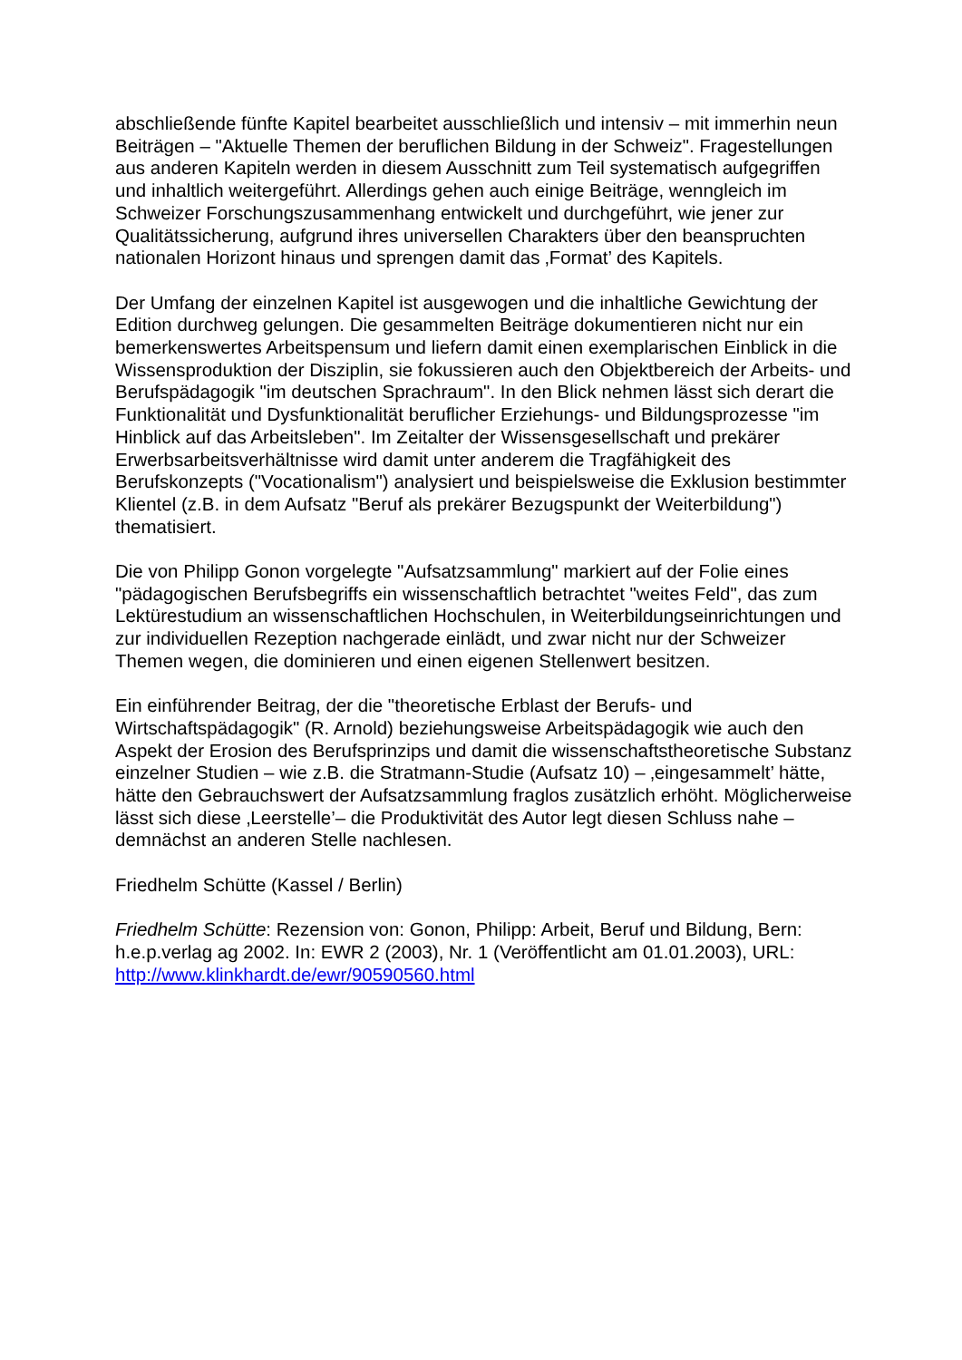abschließende fünfte Kapitel bearbeitet ausschließlich und intensiv – mit immerhin neun Beiträgen – "Aktuelle Themen der beruflichen Bildung in der Schweiz". Fragestellungen aus anderen Kapiteln werden in diesem Ausschnitt zum Teil systematisch aufgegriffen und inhaltlich weitergeführt. Allerdings gehen auch einige Beiträge, wenngleich im Schweizer Forschungszusammenhang entwickelt und durchgeführt, wie jener zur Qualitätssicherung, aufgrund ihres universellen Charakters über den beanspruchten nationalen Horizont hinaus und sprengen damit das ‚Format’ des Kapitels.
Der Umfang der einzelnen Kapitel ist ausgewogen und die inhaltliche Gewichtung der Edition durchweg gelungen. Die gesammelten Beiträge dokumentieren nicht nur ein bemerkenswertes Arbeitspensum und liefern damit einen exemplarischen Einblick in die Wissensproduktion der Disziplin, sie fokussieren auch den Objektbereich der Arbeits- und Berufspädagogik "im deutschen Sprachraum". In den Blick nehmen lässt sich derart die Funktionalität und Dysfunktionalität beruflicher Erziehungs- und Bildungsprozesse "im Hinblick auf das Arbeitsleben". Im Zeitalter der Wissensgesellschaft und prekärer Erwerbsarbeitsverhältnisse wird damit unter anderem die Tragfähigkeit des Berufskonzepts ("Vocationalism") analysiert und beispielsweise die Exklusion bestimmter Klientel (z.B. in dem Aufsatz "Beruf als prekärer Bezugspunkt der Weiterbildung") thematisiert.
Die von Philipp Gonon vorgelegte "Aufsatzsammlung" markiert auf der Folie eines "pädagogischen Berufsbegriffs ein wissenschaftlich betrachtet "weites Feld", das zum Lektürestudium an wissenschaftlichen Hochschulen, in Weiterbildungseinrichtungen und zur individuellen Rezeption nachgerade einlädt, und zwar nicht nur der Schweizer Themen wegen, die dominieren und einen eigenen Stellenwert besitzen.
Ein einführender Beitrag, der die "theoretische Erblast der Berufs- und Wirtschaftspädagogik" (R. Arnold) beziehungsweise Arbeitspädagogik wie auch den Aspekt der Erosion des Berufsprinzips und damit die wissenschaftstheoretische Substanz einzelner Studien – wie z.B. die Stratmann-Studie (Aufsatz 10) – ‚eingesammelt’ hätte, hätte den Gebrauchswert der Aufsatzsammlung fraglos zusätzlich erhöht. Möglicherweise lässt sich diese ‚Leerstelle’– die Produktivität des Autor legt diesen Schluss nahe – demnächst an anderen Stelle nachlesen.
Friedhelm Schütte (Kassel / Berlin)
Friedhelm Schütte: Rezension von: Gonon, Philipp: Arbeit, Beruf und Bildung, Bern: h.e.p.verlag ag 2002. In: EWR 2 (2003), Nr. 1 (Veröffentlicht am 01.01.2003), URL: http://www.klinkhardt.de/ewr/90590560.html